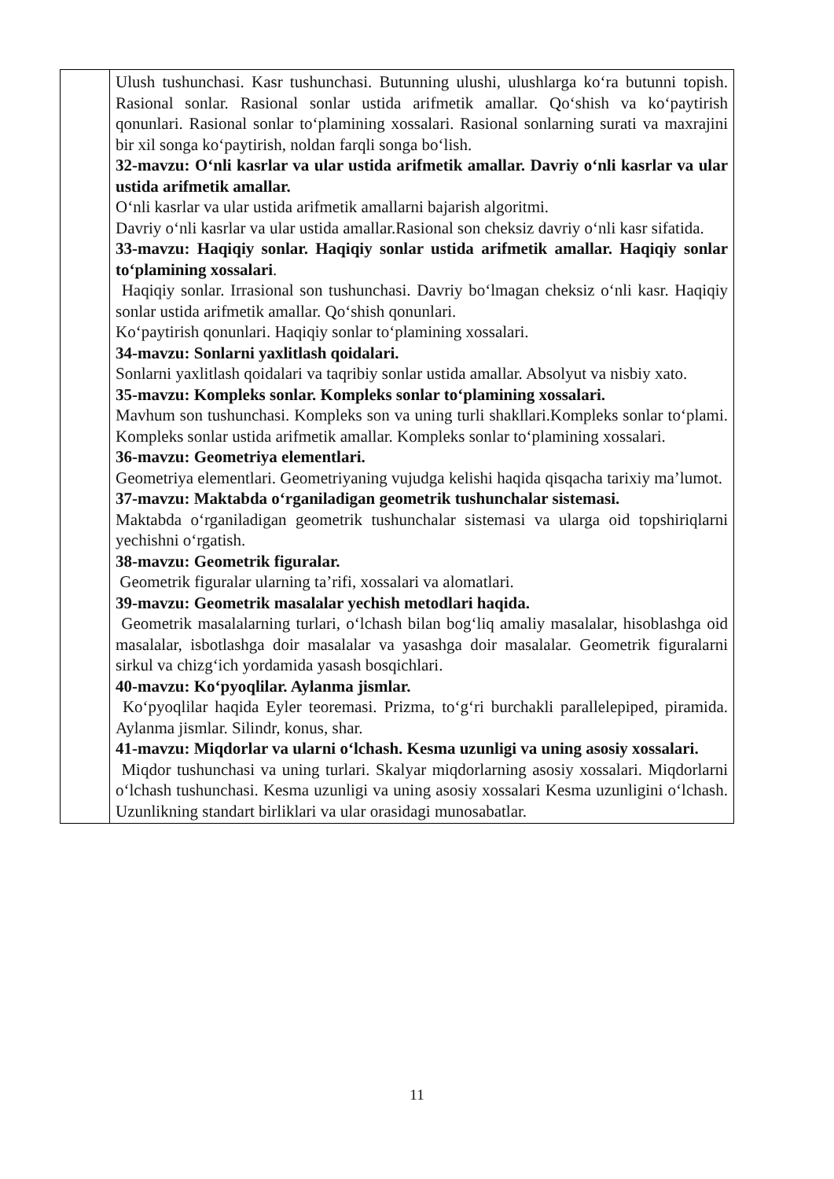| | Ulush tushunchasi. Kasr tushunchasi. Butunning ulushi, ulushlarga ko‘ra butunni topish. Rasional sonlar. Rasional sonlar ustida arifmetik amallar. Qo‘shish va ko‘paytirish qonunlari. Rasional sonlar to‘plamining xossalari. Rasional sonlarning surati va maxrajini bir xil songa ko‘paytirish, noldan farqli songa bo‘lish. 32-mavzu: O‘nli kasrlar va ular ustida arifmetik amallar. Davriy o‘nli kasrlar va ular ustida arifmetik amallar. O‘nli kasrlar va ular ustida arifmetik amallarni bajarish algoritmi. Davriy o‘nli kasrlar va ular ustida amallar.Rasional son cheksiz davriy o‘nli kasr sifatida. 33-mavzu: Haqiqiy sonlar. Haqiqiy sonlar ustida arifmetik amallar. Haqiqiy sonlar to‘plamining xossalari . Haqiqiy sonlar. Irrasional son tushunchasi. Davriy bo‘lmagan cheksiz o‘nli kasr. Haqiqiy sonlar ustida arifmetik amallar. Qo‘shish qonunlari. Ko‘paytirish qonunlari. Haqiqiy sonlar to‘plamining xossalari. 34-mavzu: Sonlarni yaxlitlash qoidalari. Sonlarni yaxlitlash qoidalari va taqribiy sonlar ustida amallar. Absolyut va nisbiy xato. 35-mavzu: Kompleks sonlar. Kompleks sonlar to‘plamining xossalari. Mavhum son tushunchasi. Kompleks son va uning turli shakllari.Kompleks sonlar to‘plami. Kompleks sonlar ustida arifmetik amallar. Kompleks sonlar to‘plamining xossalari. 36-mavzu: Geometriya elementlari. Geometriya elementlari. Geometriyaning vujudga kelishi haqida qisqacha tarixiy ma’lumot. 37-mavzu: Maktabda o‘rganiladigan geometrik tushunchalar sistemasi. Maktabda o‘rganiladigan geometrik tushunchalar sistemasi va ularga oid topshiriqlarni yechishni o‘rgatish. 38-mavzu: Geometrik figuralar. Geometrik figuralar ularning ta’rifi, xossalari va alomatlari. 39-mavzu: Geometrik masalalar yechish metodlari haqida. Geometrik masalalarning turlari, o‘lchash bilan bog‘liq amaliy masalalar, hisoblashga oid masalalar, isbotlashga doir masalalar va yasashga doir masalalar. Geometrik figuralarni sirkul va chizg‘ich yordamida yasash bosqichlari. 40-mavzu: Ko‘pyoqlilar. Aylanma jismlar. Ko‘pyoqlilar haqida Eyler teoremasi. Prizma, to‘g‘ri burchakli parallelepiped, piramida. Aylanma jismlar. Silindr, konus, shar. 41-mavzu: Miqdorlar va ularni o‘lchash. Kesma uzunligi va uning asosiy xossalari. Miqdor tushunchasi va uning turlari. Skalyar miqdorlarning asosiy xossalari. Miqdorlarni o‘lchash tushunchasi. Kesma uzunligi va uning asosiy xossalari Kesma uzunligini o‘lchash. Uzunlikning standart birliklari va ular orasidagi munosabatlar. |
11